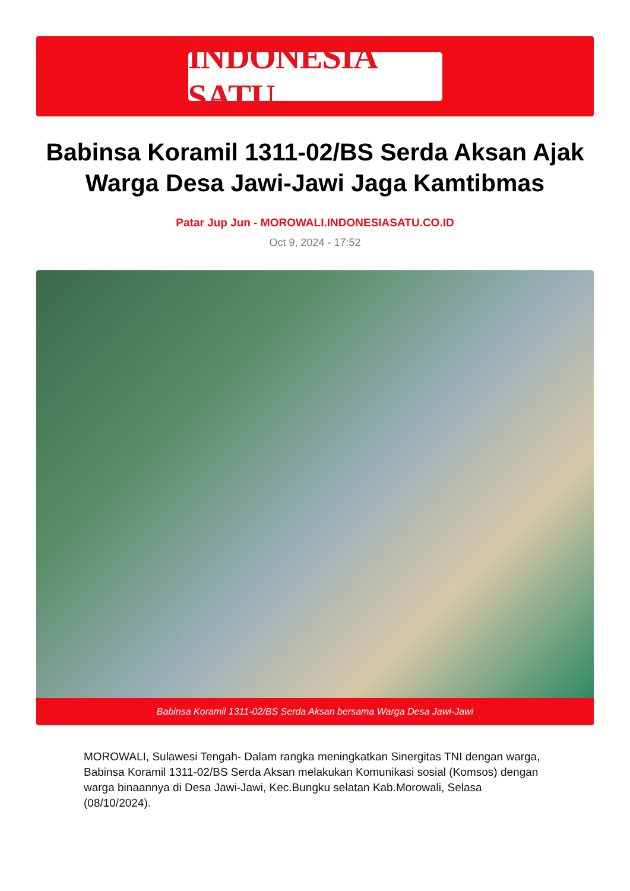INDONESIA SATU
Babinsa Koramil 1311-02/BS Serda Aksan Ajak Warga Desa Jawi-Jawi Jaga Kamtibmas
Patar Jup Jun - MOROWALI.INDONESIASATU.CO.ID
Oct 9, 2024 - 17:52
Babinsa Koramil 1311-02/BS Serda Aksan bersama Warga Desa Jawi-Jawi
MOROWALI, Sulawesi Tengah- Dalam rangka meningkatkan Sinergitas TNI dengan warga, Babinsa Koramil 1311-02/BS Serda Aksan melakukan Komunikasi sosial (Komsos) dengan warga binaannya di Desa Jawi-Jawi, Kec.Bungku selatan Kab.Morowali, Selasa (08/10/2024).